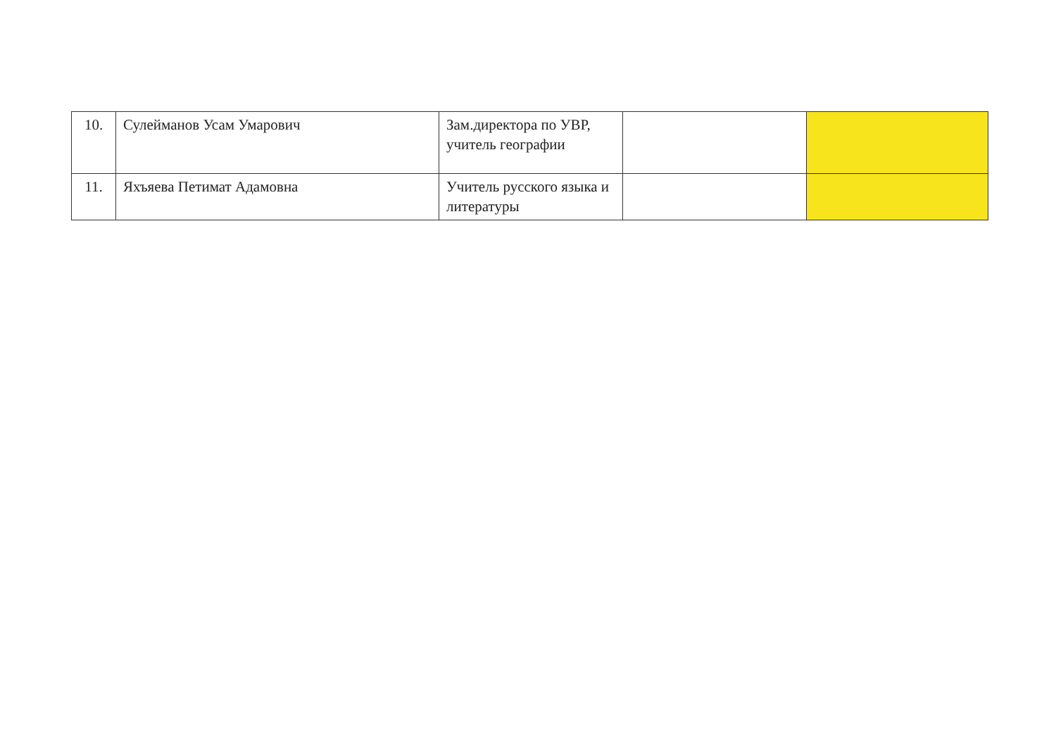| 10. | Сулейманов Усам Умарович | Зам.директора по УВР, учитель географии | | |
| 11. | Яхъяева Петимат Адамовна | Учитель русского языка и литературы | | |